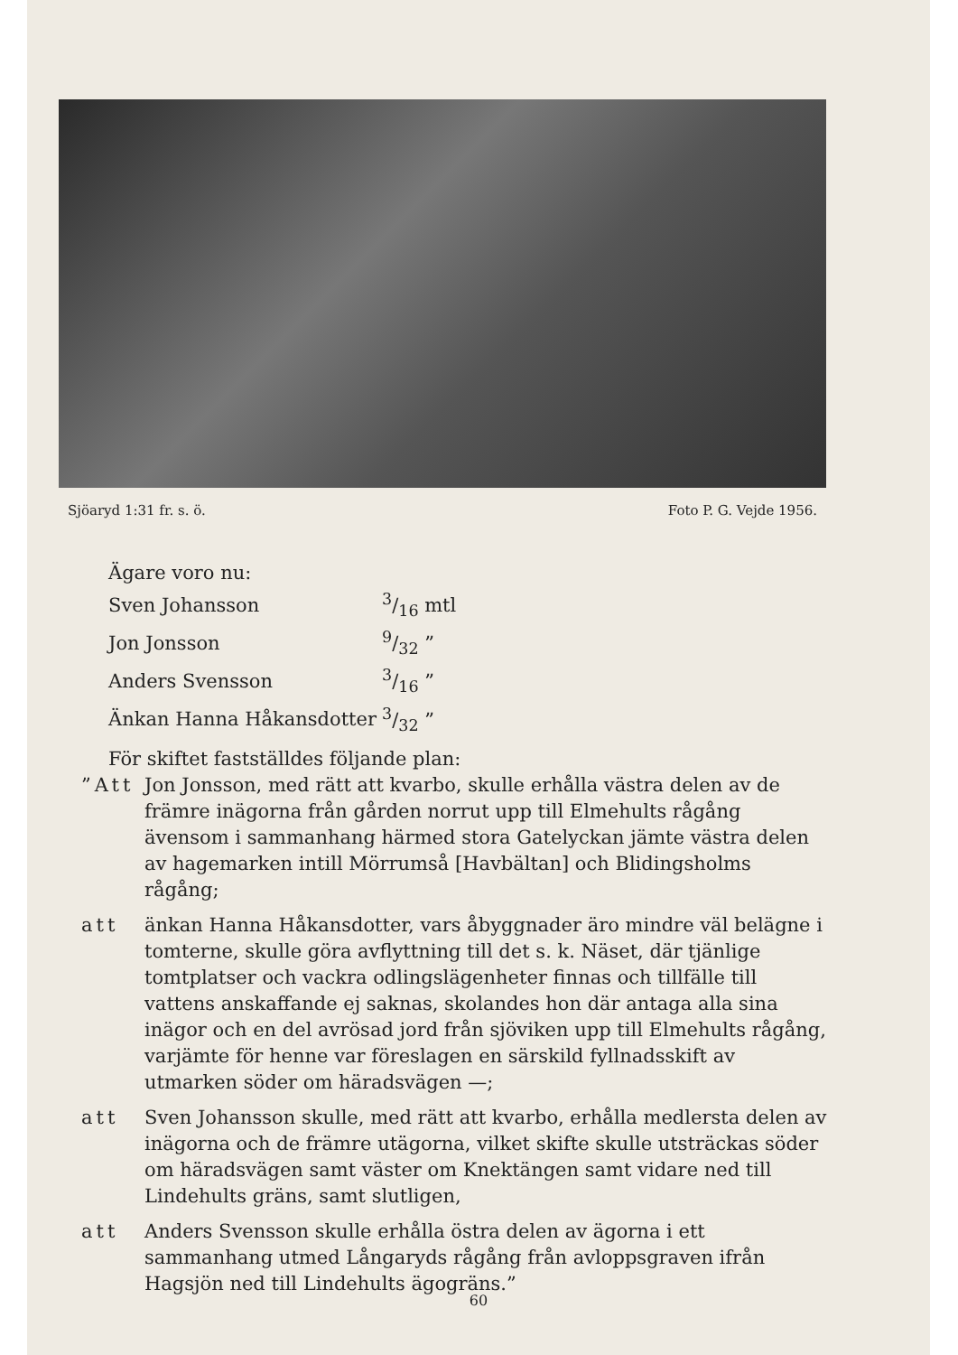Sjöaryd 1:31 fr. s. ö. Foto P. G. Vejde 1956.
| Ägare voro nu: | |
| Sven Johansson | 3/16 mtl |
| Jon Jonsson | 9/32 ” |
| Anders Svensson | 3/16 ” |
| Änkan Hanna Håkansdotter | 3/32 ” |
För skiftet fastställdes följande plan:
”Att Jon Jonsson, med rätt att kvarbo, skulle erhålla västra delen av de främre inägorna från gården norrut upp till Elmehults rågång ävensom i sammanhang härmed stora Gatelyckan jämte västra delen av hagemarken intill Mörrumså [Havbältan] och Blidingsholms rågång;
att änkan Hanna Håkansdotter, vars åbyggnader äro mindre väl belägne i tomterne, skulle göra avflyttning till det s. k. Näset, där tjänlige tomtplatser och vackra odlingslägenheter finnas och tillfälle till vattens anskaffande ej saknas, skolandes hon där antaga alla sina inägor och en del avrösad jord från sjöviken upp till Elmehults rågång, varjämte för henne var föreslagen en särskild fyllnadsskift av utmarken söder om häradsvägen —;
att Sven Johansson skulle, med rätt att kvarbo, erhålla medlersta delen av inägorna och de främre utägorna, vilket skifte skulle utsträckas söder om häradsvägen samt väster om Knektängen samt vidare ned till Lindehults gräns, samt slutligen,
att Anders Svensson skulle erhålla östra delen av ägorna i ett sammanhang utmed Långaryds rågång från avloppsgraven ifrån Hagsjön ned till Lindehults ägogräns.”
60